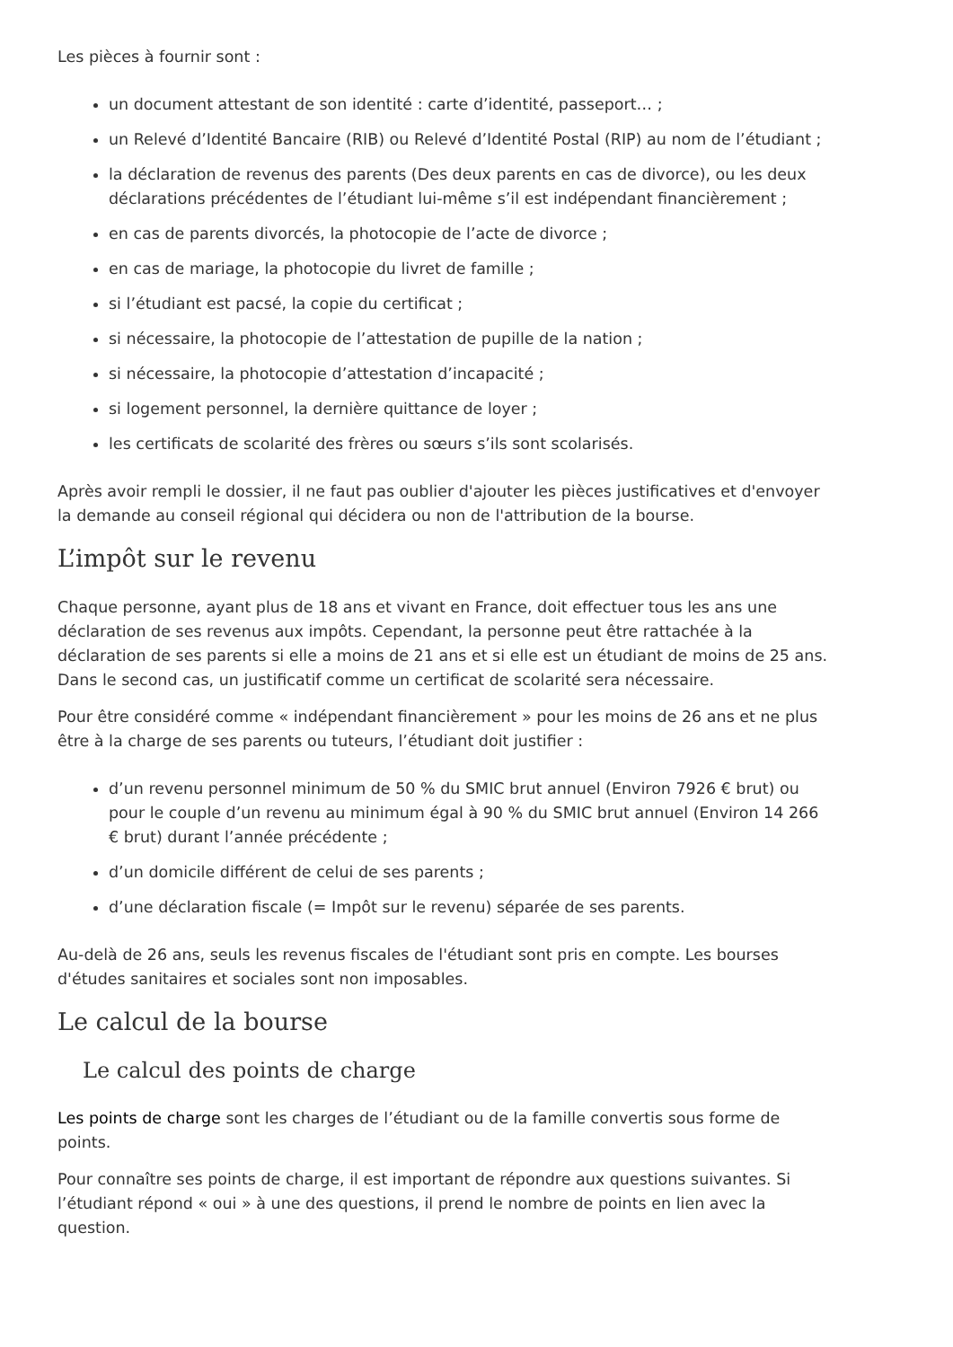Les pièces à fournir sont :
un document attestant de son identité : carte d’identité, passeport… ;
un Relevé d’Identité Bancaire (RIB) ou Relevé d’Identité Postal (RIP) au nom de l’étudiant ;
la déclaration de revenus des parents (Des deux parents en cas de divorce), ou les deux déclarations précédentes de l’étudiant lui-même s’il est indépendant financièrement ;
en cas de parents divorcés, la photocopie de l’acte de divorce ;
en cas de mariage, la photocopie du livret de famille ;
si l’étudiant est pacsé, la copie du certificat ;
si nécessaire, la photocopie de l’attestation de pupille de la nation ;
si nécessaire, la photocopie d’attestation d’incapacité ;
si logement personnel, la dernière quittance de loyer ;
les certificats de scolarité des frères ou sœurs s’ils sont scolarisés.
Après avoir rempli le dossier, il ne faut pas oublier d'ajouter les pièces justificatives et d'envoyer la demande au conseil régional qui décidera ou non de l'attribution de la bourse.
L’impôt sur le revenu
Chaque personne, ayant plus de 18 ans et vivant en France, doit effectuer tous les ans une déclaration de ses revenus aux impôts. Cependant, la personne peut être rattachée à la déclaration de ses parents si elle a moins de 21 ans et si elle est un étudiant de moins de 25 ans. Dans le second cas, un justificatif comme un certificat de scolarité sera nécessaire.
Pour être considéré comme « indépendant financièrement » pour les moins de 26 ans et ne plus être à la charge de ses parents ou tuteurs, l’étudiant doit justifier :
d’un revenu personnel minimum de 50 % du SMIC brut annuel (Environ 7926 € brut) ou pour le couple d’un revenu au minimum égal à 90 % du SMIC brut annuel (Environ 14 266 € brut) durant l’année précédente ;
d’un domicile différent de celui de ses parents ;
d’une déclaration fiscale (= Impôt sur le revenu) séparée de ses parents.
Au-delà de 26 ans, seuls les revenus fiscales de l'étudiant sont pris en compte. Les bourses d'études sanitaires et sociales sont non imposables.
Le calcul de la bourse
Le calcul des points de charge
Les points de charge sont les charges de l’étudiant ou de la famille convertis sous forme de points.
Pour connaître ses points de charge, il est important de répondre aux questions suivantes. Si l’étudiant répond « oui » à une des questions, il prend le nombre de points en lien avec la question.